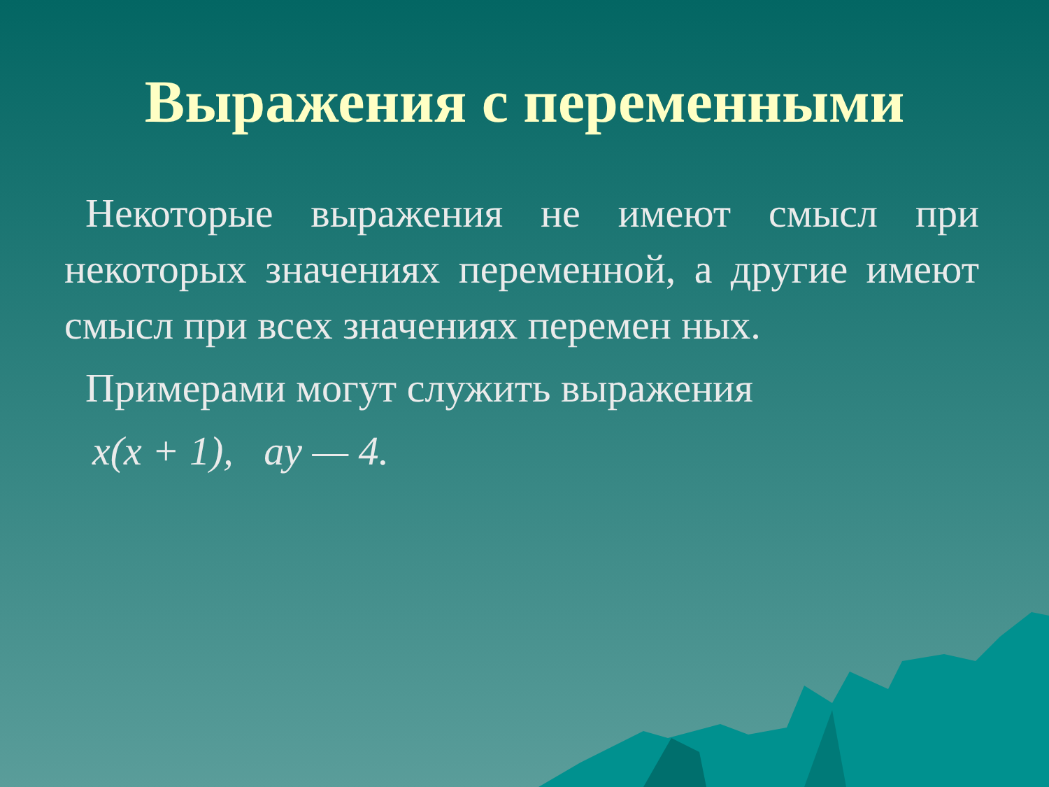Выражения с переменными
Некоторые выражения не имеют смысл при некоторых значениях переменной, а другие имеют смысл при всех значениях перемен ных.
Примерами могут служить выражения
x(x + 1), ay — 4.